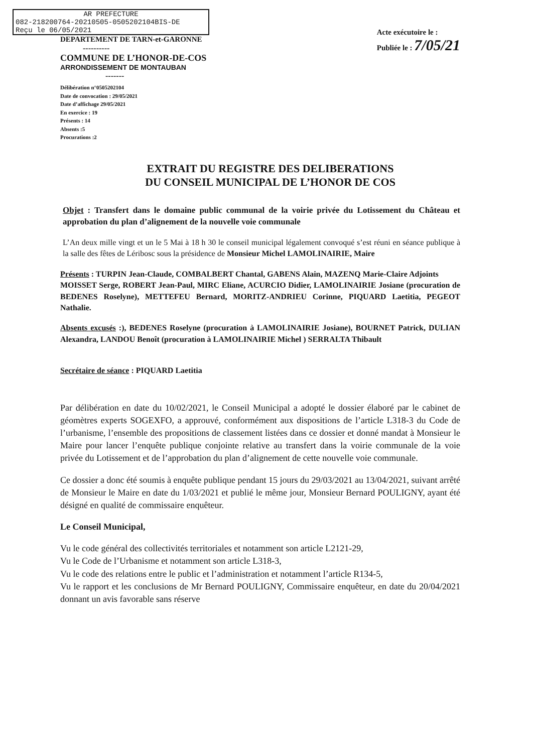AR PREFECTURE
082-218200764-20210505-0505202104BIS-DE
Reçu le 06/05/2021
DEPARTEMENT DE TARN-et-GARONNE
----------
COMMUNE DE L’HONOR-DE-COS
ARRONDISSEMENT DE MONTAUBAN
-------
Délibération n°0505202104
Date de convocation : 29/05/2021
Date d’affichage 29/05/2021
En exercice : 19
Présents : 14
Absents :5
Procurations :2
Acte exécutoire le :
Publiée le : 7/05/21
EXTRAIT DU REGISTRE DES DELIBERATIONS
DU CONSEIL MUNICIPAL DE L’HONOR DE COS
Objet : Transfert dans le domaine public communal de la voirie privée du Lotissement du Château et approbation du plan d’alignement de la nouvelle voie communale
L’An deux mille vingt et un le 5 Mai à 18 h 30 le conseil municipal légalement convoqué s’est réuni en séance publique à la salle des fêtes de Léribosc sous la présidence de Monsieur Michel LAMOLINAIRIE, Maire
Présents : TURPIN Jean-Claude, COMBALBERT Chantal, GABENS Alain, MAZENQ Marie-Claire Adjoints
MOISSET Serge, ROBERT Jean-Paul, MIRC Eliane, ACURCIO Didier, LAMOLINAIRIE Josiane (procuration de BEDENES Roselyne), METTEFEU Bernard, MORITZ-ANDRIEU Corinne, PIQUARD Laetitia, PEGEOT Nathalie.
Absents excusés :), BEDENES Roselyne (procuration à LAMOLINAIRIE Josiane), BOURNET Patrick, DULIAN Alexandra, LANDOU Benoît (procuration à LAMOLINAIRIE Michel ) SERRALTA Thibault
Secrétaire de séance : PIQUARD Laetitia
Par délibération en date du 10/02/2021, le Conseil Municipal a adopté le dossier élaboré par le cabinet de géomètres experts SOGEXFO, a approuvé, conformément aux dispositions de l’article L318-3 du Code de l’urbanisme, l’ensemble des propositions de classement listées dans ce dossier et donné mandat à Monsieur le Maire pour lancer l’enquête publique conjointe relative au transfert dans la voirie communale de la voie privée du Lotissement et de l’approbation du plan d’alignement de cette nouvelle voie communale.
Ce dossier a donc été soumis à enquête publique pendant 15 jours du 29/03/2021 au 13/04/2021, suivant arrêté de Monsieur le Maire en date du 1/03/2021 et publié le même jour, Monsieur Bernard POULIGNY, ayant été désigné en qualité de commissaire enquêteur.
Le Conseil Municipal,
Vu le code général des collectivités territoriales et notamment son article L2121-29,
Vu le Code de l’Urbanisme et notamment son article L318-3,
Vu le code des relations entre le public et l’administration et notamment l’article R134-5,
Vu le rapport et les conclusions de Mr Bernard POULIGNY, Commissaire enquêteur, en date du 20/04/2021 donnant un avis favorable sans réserve